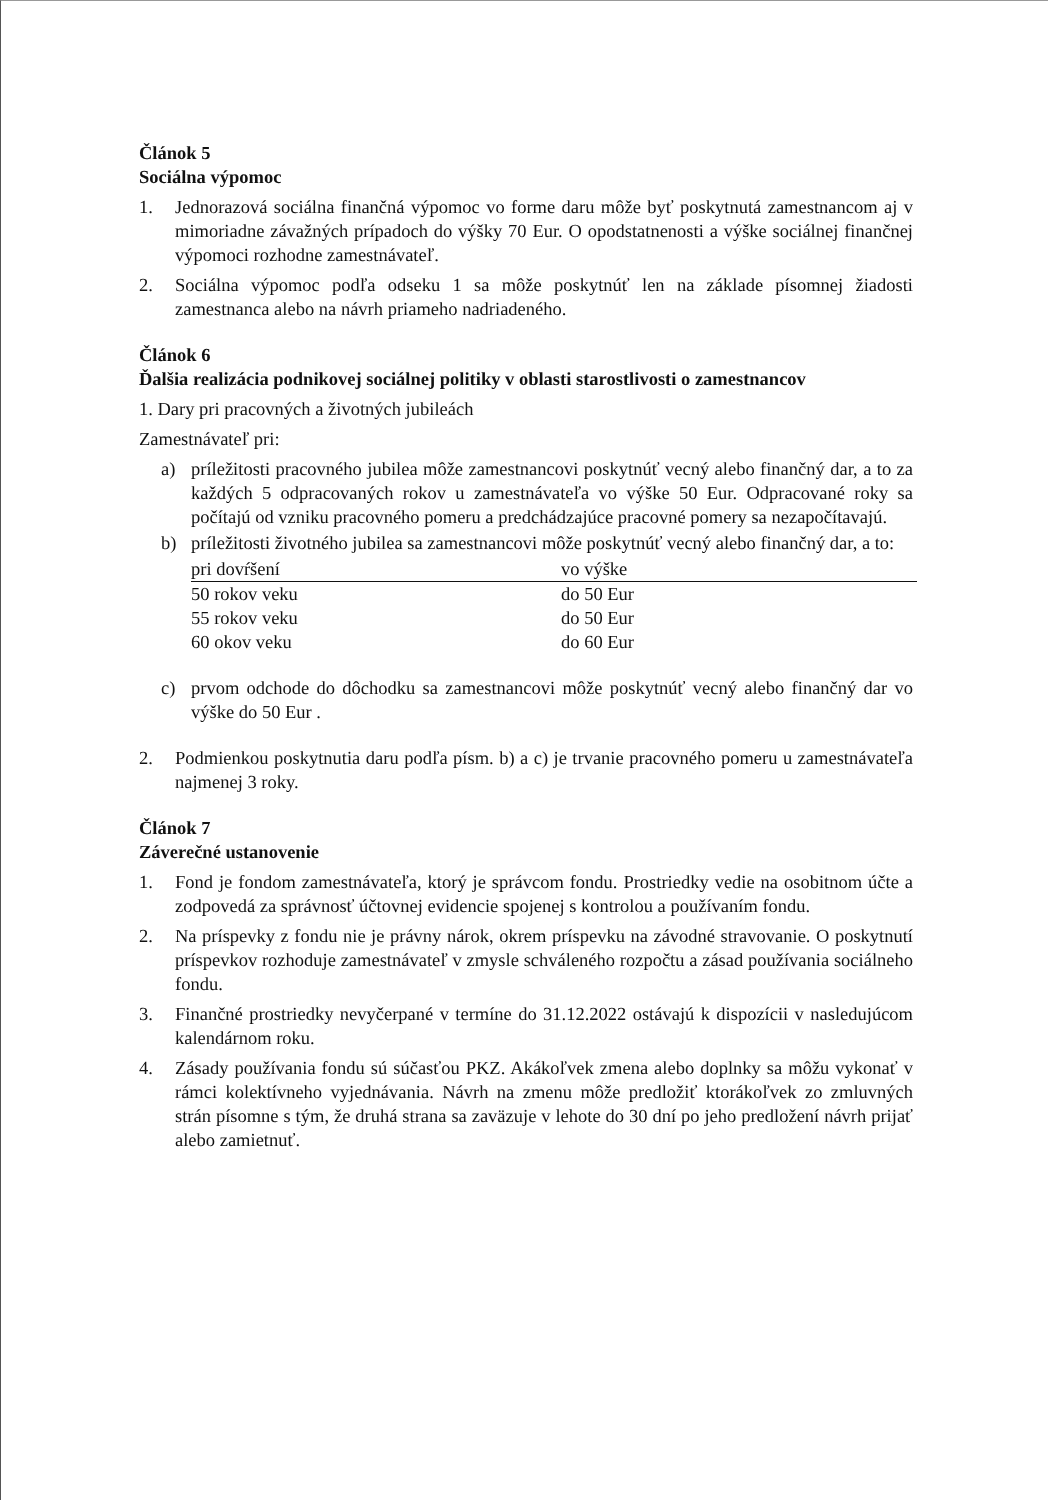Článok 5
Sociálna výpomoc
1. Jednorazová sociálna finančná výpomoc vo forme daru môže byť poskytnutá zamestnancom aj v mimoriadne závažných prípadoch do výšky 70 Eur. O opodstatnenosti a výške sociálnej finančnej výpomoci rozhodne zamestnávateľ.
2. Sociálna výpomoc podľa odseku 1 sa môže poskytnúť len na základe písomnej žiadosti zamestnanca alebo na návrh priameho nadriadeného.
Článok 6
Ďalšia realizácia podnikovej sociálnej politiky v oblasti starostlivosti o zamestnancov
1. Dary pri pracovných a životných jubileách
Zamestnávateľ pri:
a) príležitosti pracovného jubilea môže zamestnancovi poskytnúť vecný alebo finančný dar, a to za každých 5 odpracovaných rokov u zamestnávateľa vo výške 50 Eur. Odpracované roky sa počítajú od vzniku pracovného pomeru a predchádzajúce pracovné pomery sa nezapočítavajú.
b) príležitosti životného jubilea sa zamestnancovi môže poskytnúť vecný alebo finančný dar, a to:
| pri dovŕšení | vo výške |
| --- | --- |
| 50 rokov veku | do 50 Eur |
| 55 rokov veku | do 50 Eur |
| 60 okov veku | do 60 Eur |
c) prvom odchode do dôchodku sa zamestnancovi môže poskytnúť vecný alebo finančný dar vo výške do 50 Eur .
2. Podmienkou poskytnutia daru podľa písm. b) a c) je trvanie pracovného pomeru u zamestnávateľa najmenej 3 roky.
Článok 7
Záverečné ustanovenie
1. Fond je fondom zamestnávateľa, ktorý je správcom fondu. Prostriedky vedie na osobitnom účte a zodpovedá za správnosť účtovnej evidencie spojenej s kontrolou a používaním fondu.
2. Na príspevky z fondu nie je právny nárok, okrem príspevku na závodné stravovanie. O poskytnutí príspevkov rozhoduje zamestnávateľ v zmysle schváleného rozpočtu a zásad používania sociálneho fondu.
3. Finančné prostriedky nevyčerpané v termíne do 31.12.2022 ostávajú k dispozícii v nasledujúcom kalendárnom roku.
4. Zásady používania fondu sú súčasťou PKZ. Akákoľvek zmena alebo doplnky sa môžu vykonať v rámci kolektívneho vyjednávania. Návrh na zmenu môže predložiť ktorákoľvek zo zmluvných strán písomne s tým, že druhá strana sa zaväzuje v lehote do 30 dní po jeho predložení návrh prijať alebo zamietnuť.